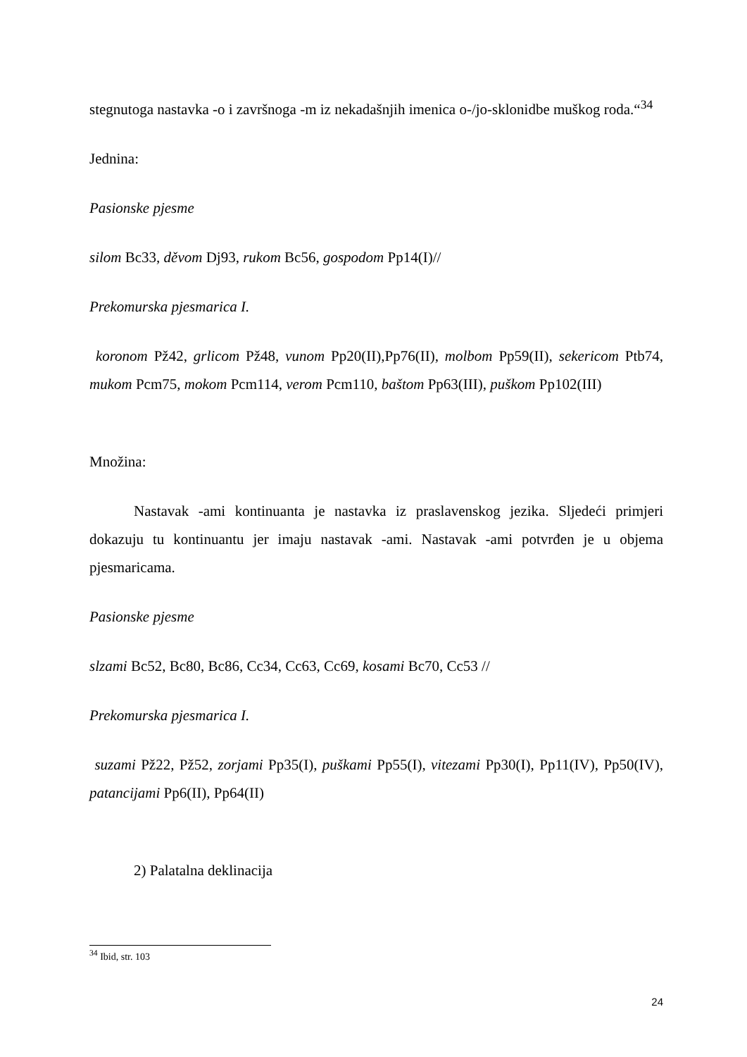stegnutoga nastavka -o i završnoga -m iz nekadašnjih imenica o-/jo-sklonidbe muškog roda.“<sup>34</sup>
Jednina:
Pasionske pjesme
silom Bc33, děvom Dj93, rukom Bc56, gospodom Pp14(I)//
Prekomurska pjesmarica I.
koronom Pž42, grlicom Pž48, vunom Pp20(II),Pp76(II), molbom Pp59(II), sekericom Ptb74, mukom Pcm75, mokom Pcm114, verom Pcm110, baštom Pp63(III), puškom Pp102(III)
Množina:
Nastavak -ami kontinuanta je nastavka iz praslavenskog jezika. Sljedeći primjeri dokazuju tu kontinuantu jer imaju nastavak -ami. Nastavak -ami potvrđen je u objema pjesmaricama.
Pasionske pjesme
slzami Bc52, Bc80, Bc86, Cc34, Cc63, Cc69, kosami Bc70, Cc53 //
Prekomurska pjesmarica I.
suzami Pž22, Pž52, zorjami Pp35(I), puškami Pp55(I), vitezami Pp30(I), Pp11(IV), Pp50(IV), patancijami Pp6(II), Pp64(II)
2) Palatalna deklinacija
<sup>34</sup> Ibid, str. 103
24